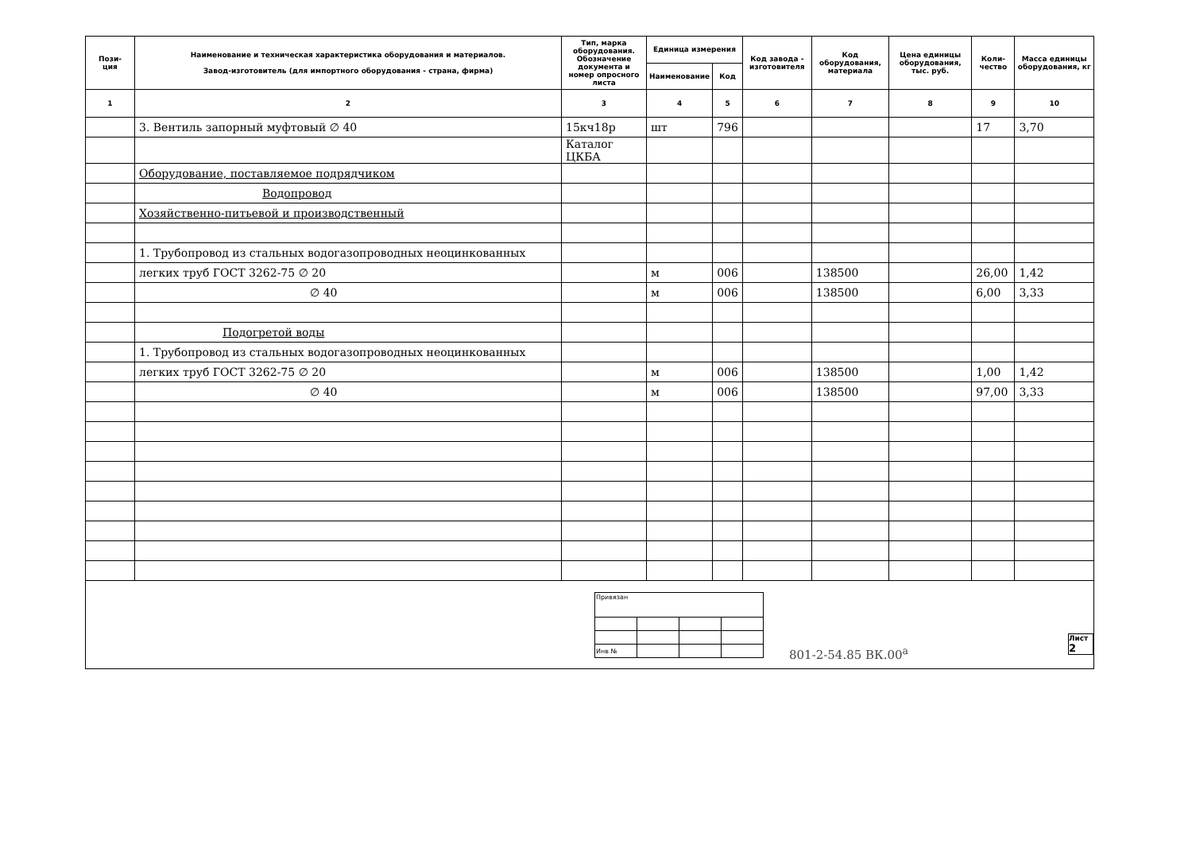| Пози- ция | Наименование и техническая характеристика оборудования и материалов. Завод-изготовитель (для импортного оборудования - страна, фирма) | Тип, марка оборудования. Обозначение документа и номер опросного листа | Единица измерения | | Код завода - изготовителя | Код оборудования, материала | Цена единицы оборудования, тыс. руб. | Коли-чество | Масса единицы оборудования, кг |
| --- | --- | --- | --- | --- | --- | --- | --- | --- | --- |
| | | | Наименование | Код | | | | | |
| 1 | 2 | 3 | 4 | 5 | 6 | 7 | 8 | 9 | 10 |
| | 3. Вентиль запорный муфтовый ∅ 40 | 15кч18р | шт | 796 | | | | 17 | 3,70 |
| | | Каталог ЦКБА | | | | | | | |
| | Оборудование, поставляемое подрядчиком | | | | | | | | |
| | Водопровод | | | | | | | | |
| | Хозяйственно-питьевой и производственный | | | | | | | | |
| | 1. Трубопровод из стальных водогазопроводных неоцинкованных | | | | | | | | |
| | легких труб ГОСТ 3262-75 ∅ 20 | | м | 006 | | 138500 | | 26,00 | 1,42 |
| | ∅ 40 | | м | 006 | | 138500 | | 6,00 | 3,33 |
| | Подогретой воды | | | | | | | | |
| | 1. Трубопровод из стальных водогазопроводных неоцинкованных | | | | | | | | |
| | легких труб ГОСТ 3262-75 ∅ 20 | | м | 006 | | 138500 | | 1,00 | 1,42 |
| | ∅ 40 | | м | 006 | | 138500 | | 97,00 | 3,33 |
| Привязан | | | |
| Инв № | | | |
801-2-54.85 ВК.00<sup>а</sup>
Лист
2